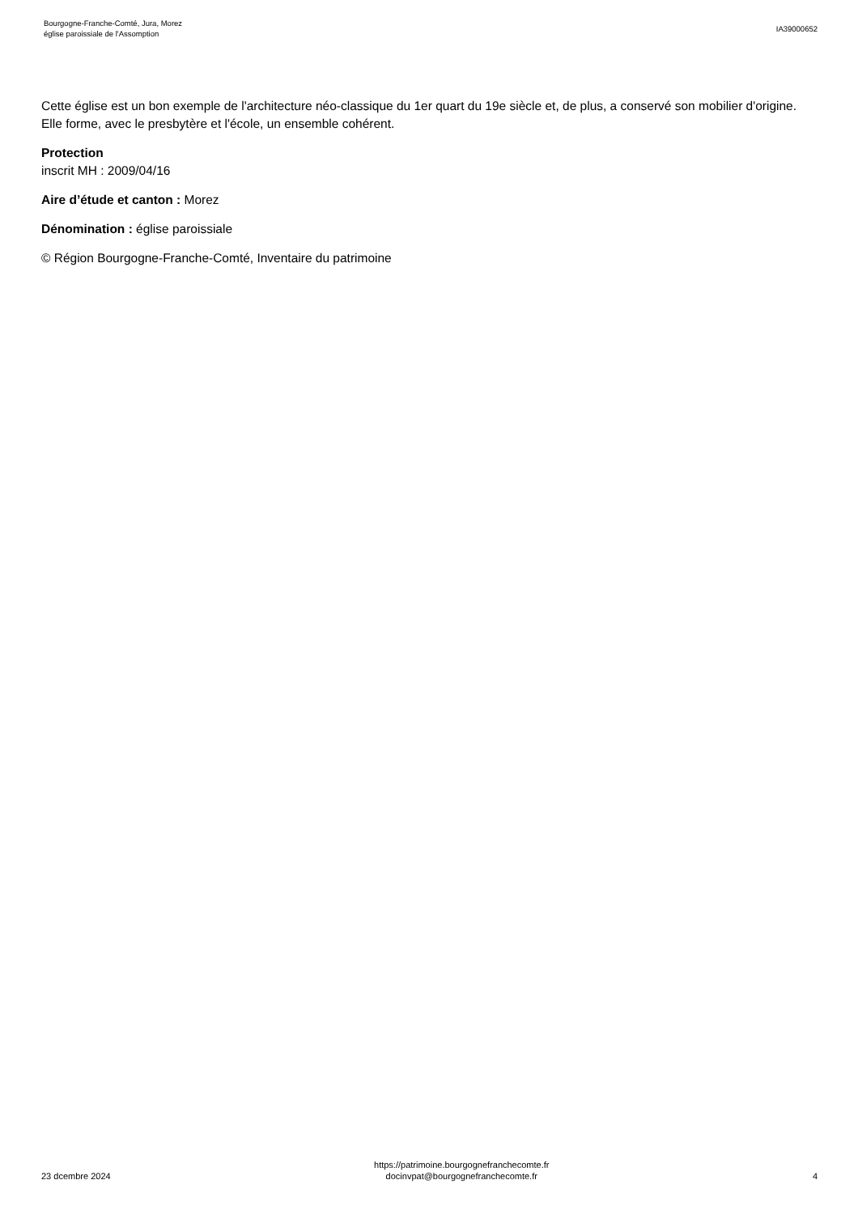Bourgogne-Franche-Comté, Jura, Morez
église paroissiale de l'Assomption
IA39000652
Cette église est un bon exemple de l'architecture néo-classique du 1er quart du 19e siècle et, de plus, a conservé son mobilier d'origine. Elle forme, avec le presbytère et l'école, un ensemble cohérent.
Protection
inscrit MH : 2009/04/16
Aire d’étude et canton : Morez
Dénomination : église paroissiale
© Région Bourgogne-Franche-Comté, Inventaire du patrimoine
23 dcembre 2024
https://patrimoine.bourgognefranchecomte.fr
docinvpat@bourgognefranchecomte.fr
4